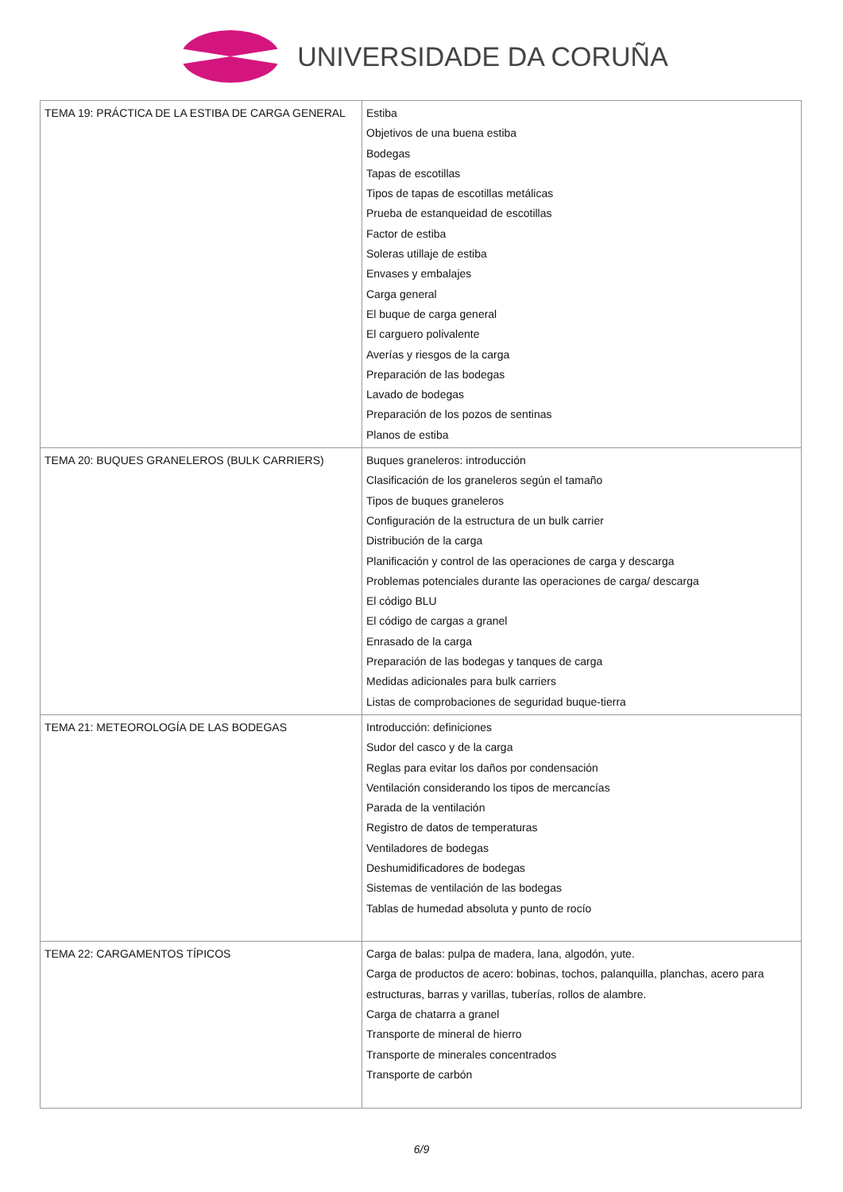UNIVERSIDADE DA CORUÑA
| TEMA 19: PRÁCTICA DE LA ESTIBA DE CARGA GENERAL | Estiba Objetivos de una buena estiba Bodegas Tapas de escotillas Tipos de tapas de escotillas metálicas Prueba de estanqueidad de escotillas Factor de estiba Soleras utillaje de estiba Envases y embalajes Carga general El buque de carga general El carguero polivalente Averías y riesgos de la carga Preparación de las bodegas Lavado de bodegas Preparación de los pozos de sentinas Planos de estiba |
| TEMA 20: BUQUES GRANELEROS (BULK CARRIERS) | Buques graneleros: introducción Clasificación de los graneleros según el tamaño Tipos de buques graneleros Configuración de la estructura de un bulk carrier Distribución de la carga Planificación y control de las operaciones de carga y descarga Problemas potenciales durante las operaciones de carga/ descarga El código BLU El código de cargas a granel Enrasado de la carga Preparación de las bodegas y tanques de carga Medidas adicionales para bulk carriers Listas de comprobaciones de seguridad buque-tierra |
| TEMA 21: METEOROLOGÍA DE LAS BODEGAS | Introducción: definiciones Sudor del casco y de la carga Reglas para evitar los daños por condensación Ventilación considerando los tipos de mercancías Parada de la ventilación Registro de datos de temperaturas Ventiladores de bodegas Deshumidificadores de bodegas Sistemas de ventilación de las bodegas Tablas de humedad absoluta y punto de rocío |
| TEMA 22: CARGAMENTOS TÍPICOS | Carga de balas: pulpa de madera, lana, algodón, yute. Carga de productos de acero: bobinas, tochos, palanquilla, planchas, acero para estructuras, barras y varillas, tuberías, rollos de alambre. Carga de chatarra a granel Transporte de mineral de hierro Transporte de minerales concentrados Transporte de carbón |
6/9